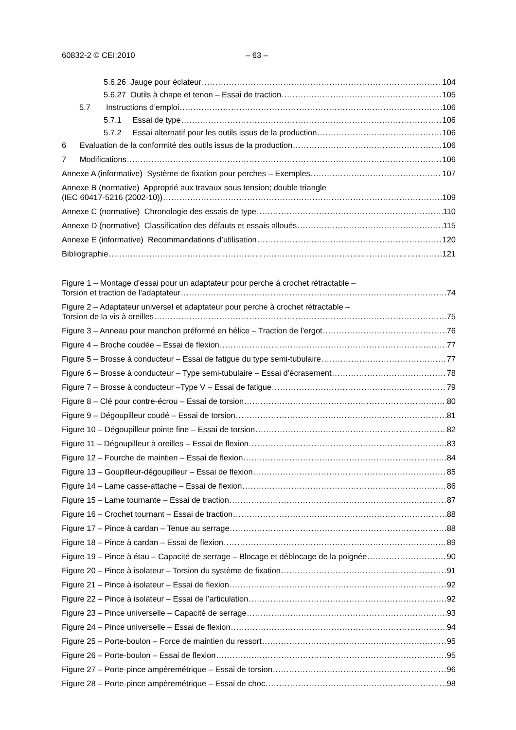60832-2 © CEI:2010 – 63 –
5.6.26 Jauge pour éclateur 104
5.6.27 Outils à chape et tenon – Essai de traction 105
5.7 Instructions d’emploi 106
5.7.1 Essai de type 106
5.7.2 Essai alternatif pour les outils issus de la production 106
6 Evaluation de la conformité des outils issus de la production 106
7 Modifications 106
Annexe A (informative) Système de fixation pour perches – Exemples 107
Annexe B (normative) Approprié aux travaux sous tension; double triangle
(IEC 60417-5216 (2002-10)) 109
Annexe C (normative) Chronologie des essais de type 110
Annexe D (normative) Classification des défauts et essais alloués 115
Annexe E (informative) Recommandations d’utilisation 120
Bibliographie 121
Figure 1 – Montage d’essai pour un adaptateur pour perche à crochet rétractable –
Torsion et traction de l’adaptateur 74
Figure 2 – Adaptateur universel et adaptateur pour perche à crochet rétractable –
Torsion de la vis à oreilles 75
Figure 3 – Anneau pour manchon préformé en hélice – Traction de l’ergot 76
Figure 4 – Broche coudée – Essai de flexion 77
Figure 5 – Brosse à conducteur – Essai de fatigue du type semi-tubulaire 77
Figure 6 – Brosse à conducteur – Type semi-tubulaire – Essai d’écrasement 78
Figure 7 – Brosse à conducteur –Type V – Essai de fatigue 79
Figure 8 – Clé pour contre-écrou – Essai de torsion 80
Figure 9 – Dégoupilleur coudé – Essai de torsion 81
Figure 10 – Dégoupilleur pointe fine – Essai de torsion 82
Figure 11 – Dégoupilleur à oreilles – Essai de flexion 83
Figure 12 – Fourche de maintien – Essai de flexion 84
Figure 13 – Goupilleur-dégoupilleur – Essai de flexion 85
Figure 14 – Lame casse-attache – Essai de flexion 86
Figure 15 – Lame tournante – Essai de traction 87
Figure 16 – Crochet tournant – Essai de traction 88
Figure 17 – Pince à cardan – Tenue au serrage 88
Figure 18 – Pince à cardan – Essai de flexion 89
Figure 19 – Pince à étau – Capacité de serrage – Blocage et déblocage de la poignée 90
Figure 20 – Pince à isolateur – Torsion du système de fixation 91
Figure 21 – Pince à isolateur – Essai de flexion 92
Figure 22 – Pince à isolateur – Essai de l’articulation 92
Figure 23 – Pince universelle – Capacité de serrage 93
Figure 24 – Pince universelle – Essai de flexion 94
Figure 25 – Porte-boulon – Force de maintien du ressort 95
Figure 26 – Porte-boulon – Essai de flexion 95
Figure 27 – Porte-pince ampèremétrique – Essai de torsion 96
Figure 28 – Porte-pince ampèremétrique – Essai de choc 98